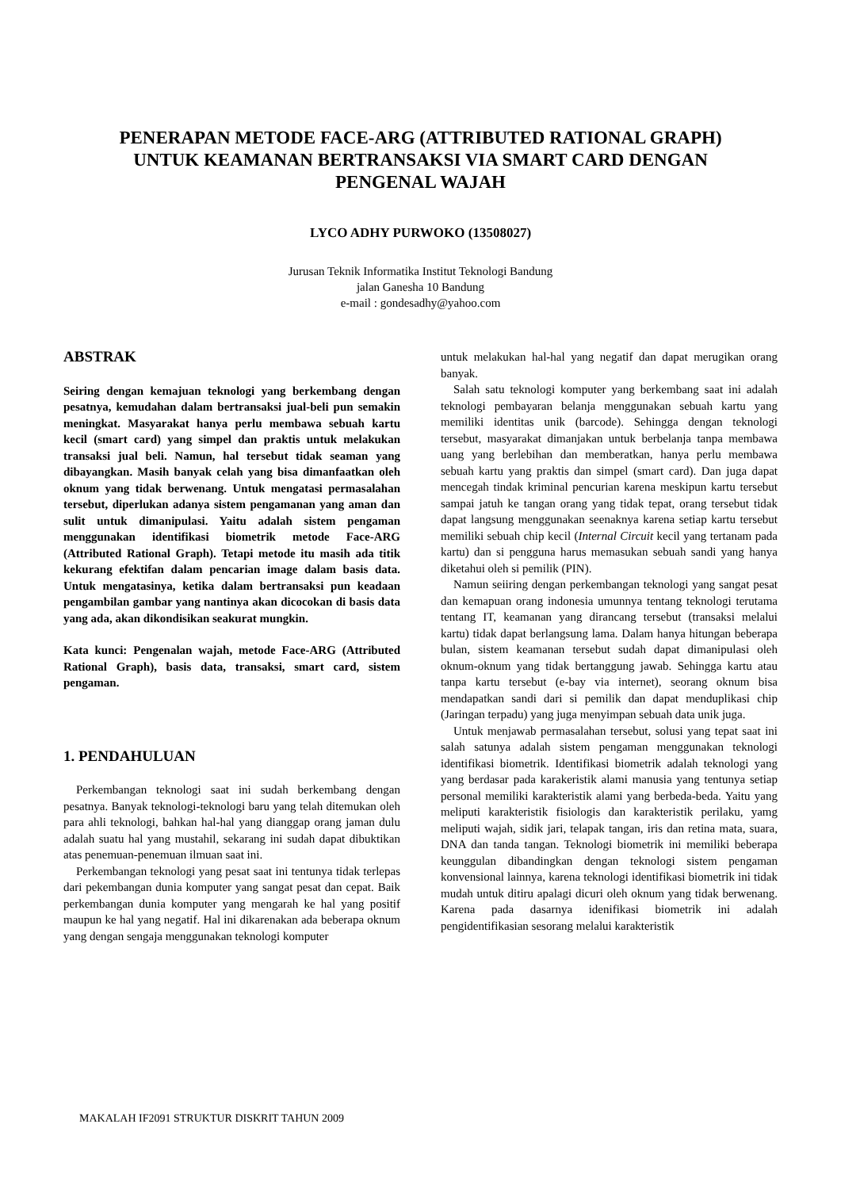PENERAPAN METODE FACE-ARG (ATTRIBUTED RATIONAL GRAPH) UNTUK KEAMANAN BERTRANSAKSI VIA SMART CARD DENGAN PENGENAL WAJAH
LYCO ADHY PURWOKO (13508027)
Jurusan Teknik Informatika Institut Teknologi Bandung
jalan Ganesha 10 Bandung
e-mail : gondesadhy@yahoo.com
ABSTRAK
Seiring dengan kemajuan teknologi yang berkembang dengan pesatnya, kemudahan dalam bertransaksi jual-beli pun semakin meningkat. Masyarakat hanya perlu membawa sebuah kartu kecil (smart card) yang simpel dan praktis untuk melakukan transaksi jual beli. Namun, hal tersebut tidak seaman yang dibayangkan. Masih banyak celah yang bisa dimanfaatkan oleh oknum yang tidak berwenang. Untuk mengatasi permasalahan tersebut, diperlukan adanya sistem pengamanan yang aman dan sulit untuk dimanipulasi. Yaitu adalah sistem pengaman menggunakan identifikasi biometrik metode Face-ARG (Attributed Rational Graph). Tetapi metode itu masih ada titik kekurang efektifan dalam pencarian image dalam basis data. Untuk mengatasinya, ketika dalam bertransaksi pun keadaan pengambilan gambar yang nantinya akan dicocokan di basis data yang ada, akan dikondisikan seakurat mungkin.
Kata kunci: Pengenalan wajah, metode Face-ARG (Attributed Rational Graph), basis data, transaksi, smart card, sistem pengaman.
1. PENDAHULUAN
Perkembangan teknologi saat ini sudah berkembang dengan pesatnya. Banyak teknologi-teknologi baru yang telah ditemukan oleh para ahli teknologi, bahkan hal-hal yang dianggap orang jaman dulu adalah suatu hal yang mustahil, sekarang ini sudah dapat dibuktikan atas penemuan-penemuan ilmuan saat ini.
Perkembangan teknologi yang pesat saat ini tentunya tidak terlepas dari pekembangan dunia komputer yang sangat pesat dan cepat. Baik perkembangan dunia komputer yang mengarah ke hal yang positif maupun ke hal yang negatif. Hal ini dikarenakan ada beberapa oknum yang dengan sengaja menggunakan teknologi komputer
untuk melakukan hal-hal yang negatif dan dapat merugikan orang banyak.
Salah satu teknologi komputer yang berkembang saat ini adalah teknologi pembayaran belanja menggunakan sebuah kartu yang memiliki identitas unik (barcode). Sehingga dengan teknologi tersebut, masyarakat dimanjakan untuk berbelanja tanpa membawa uang yang berlebihan dan memberatkan, hanya perlu membawa sebuah kartu yang praktis dan simpel (smart card). Dan juga dapat mencegah tindak kriminal pencurian karena meskipun kartu tersebut sampai jatuh ke tangan orang yang tidak tepat, orang tersebut tidak dapat langsung menggunakan seenaknya karena setiap kartu tersebut memiliki sebuah chip kecil (Internal Circuit kecil yang tertanam pada kartu) dan si pengguna harus memasukan sebuah sandi yang hanya diketahui oleh si pemilik (PIN).
Namun seiiring dengan perkembangan teknologi yang sangat pesat dan kemapuan orang indonesia umunnya tentang teknologi terutama tentang IT, keamanan yang dirancang tersebut (transaksi melalui kartu) tidak dapat berlangsung lama. Dalam hanya hitungan beberapa bulan, sistem keamanan tersebut sudah dapat dimanipulasi oleh oknum-oknum yang tidak bertanggung jawab. Sehingga kartu atau tanpa kartu tersebut (e-bay via internet), seorang oknum bisa mendapatkan sandi dari si pemilik dan dapat menduplikasi chip (Jaringan terpadu) yang juga menyimpan sebuah data unik juga.
Untuk menjawab permasalahan tersebut, solusi yang tepat saat ini salah satunya adalah sistem pengaman menggunakan teknologi identifikasi biometrik. Identifikasi biometrik adalah teknologi yang yang berdasar pada karakeristik alami manusia yang tentunya setiap personal memiliki karakteristik alami yang berbeda-beda. Yaitu yang meliputi karakteristik fisiologis dan karakteristik perilaku, yamg meliputi wajah, sidik jari, telapak tangan, iris dan retina mata, suara, DNA dan tanda tangan. Teknologi biometrik ini memiliki beberapa keunggulan dibandingkan dengan teknologi sistem pengaman konvensional lainnya, karena teknologi identifikasi biometrik ini tidak mudah untuk ditiru apalagi dicuri oleh oknum yang tidak berwenang. Karena pada dasarnya idenifikasi biometrik ini adalah pengidentifikasian sesorang melalui karakteristik
MAKALAH IF2091 STRUKTUR DISKRIT TAHUN 2009